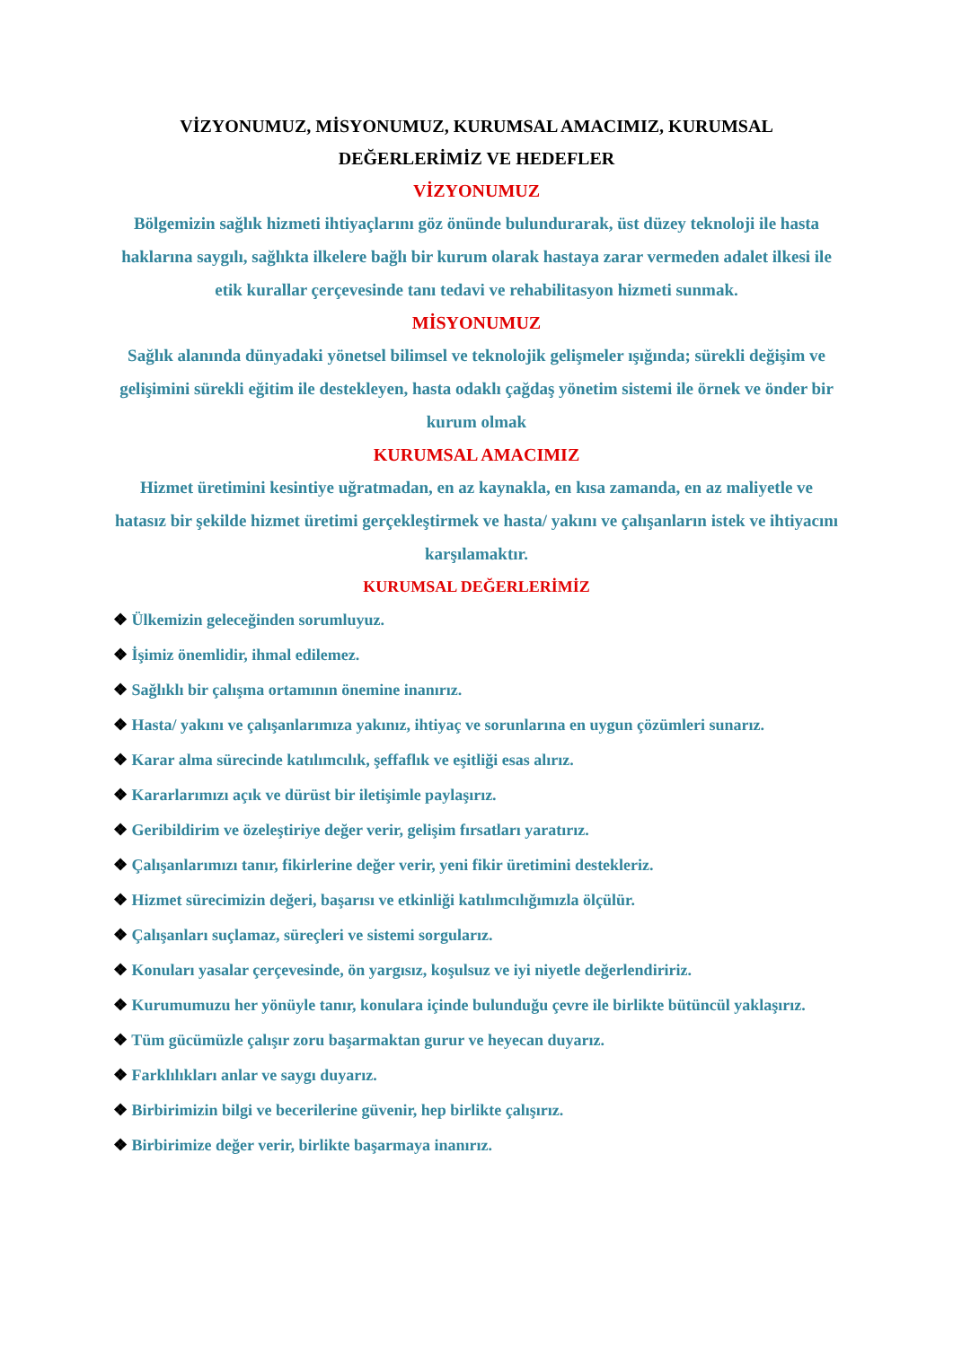VİZYONUMUZ, MİSYONUMUZ, KURUMSAL AMACIMIZ, KURUMSAL DEĞERLERİMİZ VE HEDEFLER
VİZYONUMUZ
Bölgemizin sağlık hizmeti ihtiyaçlarını göz önünde bulundurarak, üst düzey teknoloji ile hasta haklarına saygılı, sağlıkta ilkelere bağlı bir kurum olarak hastaya zarar vermeden adalet ilkesi ile etik kurallar çerçevesinde tanı tedavi ve rehabilitasyon hizmeti sunmak.
MİSYONUMUZ
Sağlık alanında dünyadaki yönetsel bilimsel ve teknolojik gelişmeler ışığında; sürekli değişim ve gelişimini sürekli eğitim ile destekleyen, hasta odaklı çağdaş yönetim sistemi ile örnek ve önder bir kurum olmak
KURUMSAL AMACIMIZ
Hizmet üretimini kesintiye uğratmadan, en az kaynakla, en kısa zamanda, en az maliyetle ve hatasız bir şekilde hizmet üretimi gerçekleştirmek ve hasta/ yakını ve çalışanların istek ve ihtiyacını karşılamaktır.
KURUMSAL DEĞERLERİMİZ
❖ Ülkemizin geleceğinden sorumluyuz.
❖ İşimiz önemlidir, ihmal edilemez.
❖ Sağlıklı bir çalışma ortamının önemine inanırız.
❖ Hasta/ yakını ve çalışanlarımıza yakınız, ihtiyaç ve sorunlarına en uygun çözümleri sunarız.
❖ Karar alma sürecinde katılımcılık, şeffaflık ve eşitliği esas alırız.
❖ Kararlarımızı açık ve dürüst bir iletişimle paylaşırız.
❖ Geribildirim ve özeleştiriye değer verir, gelişim fırsatları yaratırız.
❖ Çalışanlarımızı tanır, fikirlerine değer verir, yeni fikir üretimini destekleriz.
❖ Hizmet sürecimizin değeri, başarısı ve etkinliği katılımcılığımızla ölçülür.
❖ Çalışanları suçlamaz, süreçleri ve sistemi sorgularız.
❖ Konuları yasalar çerçevesinde, ön yargısız, koşulsuz ve iyi niyetle değerlendiririz.
❖ Kurumumuzu her yönüyle tanır, konulara içinde bulunduğu çevre ile birlikte bütüncül yaklaşırız.
❖ Tüm gücümüzle çalışır zoru başarmaktan gurur ve heyecan duyarız.
❖ Farklılıkları anlar ve saygı duyarız.
❖ Birbirimizin bilgi ve becerilerine güvenir, hep birlikte çalışırız.
❖ Birbirimize değer verir, birlikte başarmaya inanırız.